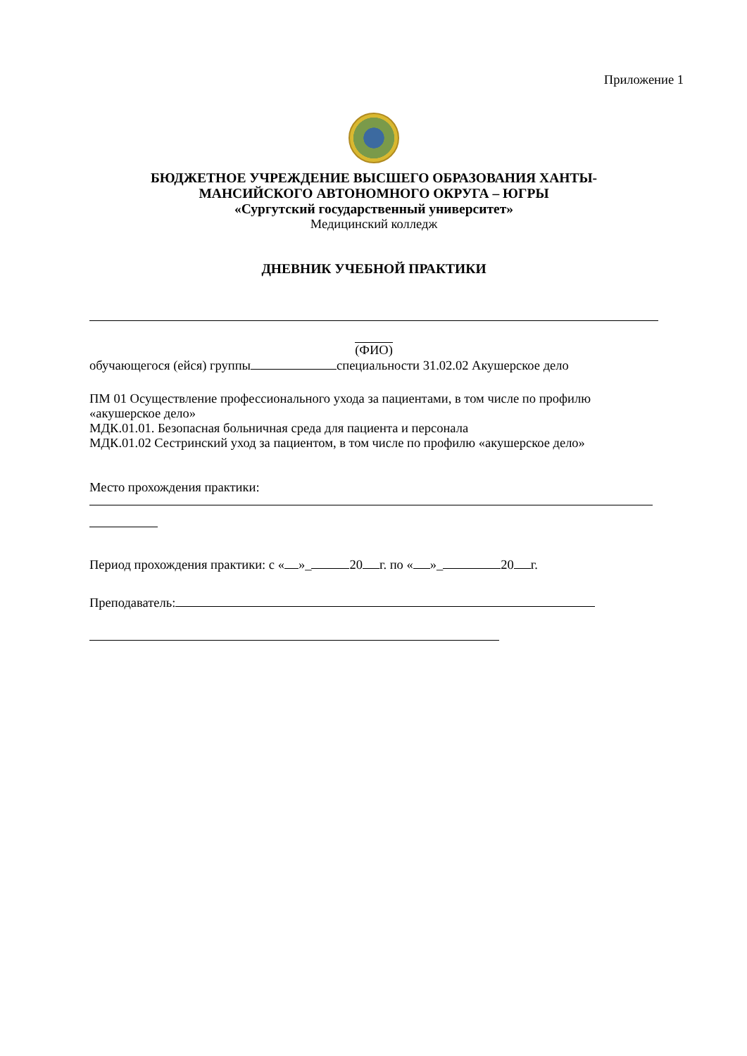Приложение 1
БЮДЖЕТНОЕ УЧРЕЖДЕНИЕ ВЫСШЕГО ОБРАЗОВАНИЯ ХАНТЫ-
МАНСИЙСКОГО АВТОНОМНОГО ОКРУГА – ЮГРЫ
«Сургутский государственный университет»
Медицинский колледж
ДНЕВНИК УЧЕБНОЙ ПРАКТИКИ
(ФИО)
обучающегося (ейся) группы специальности 31.02.02 Акушерское дело
ПМ 01 Осуществление профессионального ухода за пациентами, в том числе по профилю «акушерское дело»
МДК.01.01. Безопасная больничная среда для пациента и персонала
МДК.01.02 Сестринский уход за пациентом, в том числе по профилю «акушерское дело»
Место прохождения практики:
Период прохождения практики: с « »_ 20 г. по « »_ 20 г.
Преподаватель: